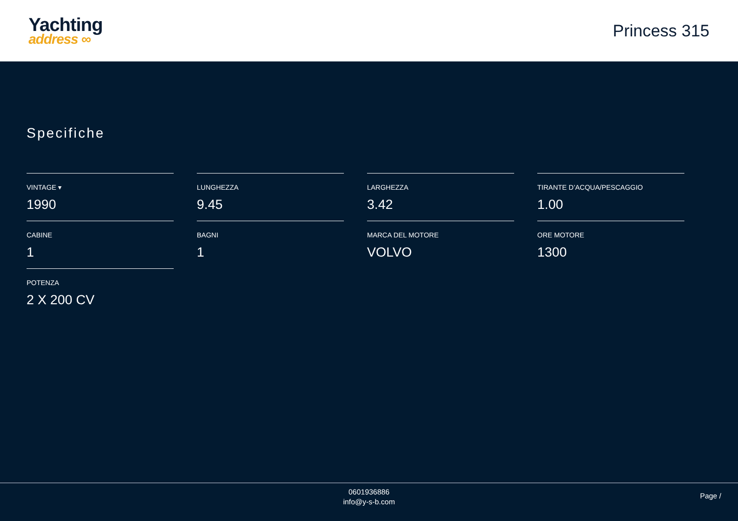Yachting
address ∞
Princess 315
Specifiche
VINTAGE ▾
1990
LUNGHEZZA
9.45
LARGHEZZA
3.42
TIRANTE D’ACQUA/PESCAGGIO
1.00
CABINE
1
BAGNI
1
MARCA DEL MOTORE
VOLVO
ORE MOTORE
1300
POTENZA
2 X 200 CV
0601936886
info@y-s-b.com
Page /